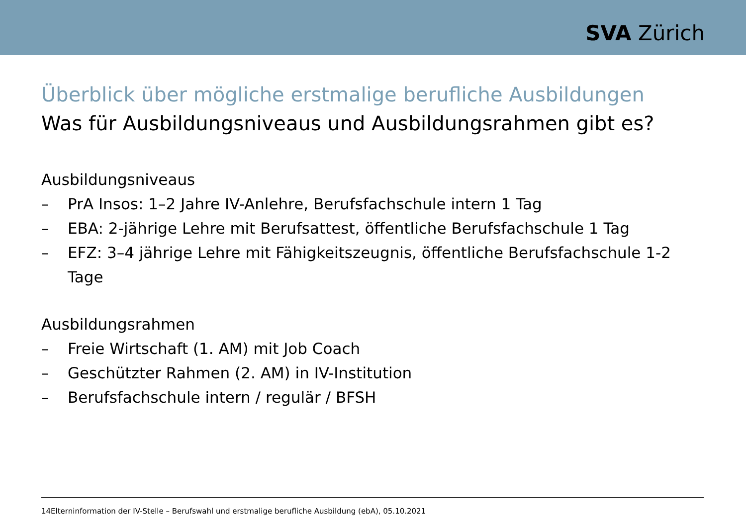SVA Zürich
Überblick über mögliche erstmalige berufliche Ausbildungen
Was für Ausbildungsniveaus und Ausbildungsrahmen gibt es?
Ausbildungsniveaus
– PrA Insos: 1–2 Jahre IV-Anlehre, Berufsfachschule intern 1 Tag
– EBA: 2-jährige Lehre mit Berufsattest, öffentliche Berufsfachschule 1 Tag
– EFZ: 3–4 jährige Lehre mit Fähigkeitszeugnis, öffentliche Berufsfachschule 1-2 Tage
Ausbildungsrahmen
– Freie Wirtschaft (1. AM) mit Job Coach
– Geschützter Rahmen (2. AM) in IV-Institution
– Berufsfachschule intern / regulär / BFSH
14Elterninformation der IV-Stelle – Berufswahl und erstmalige berufliche Ausbildung (ebA), 05.10.2021